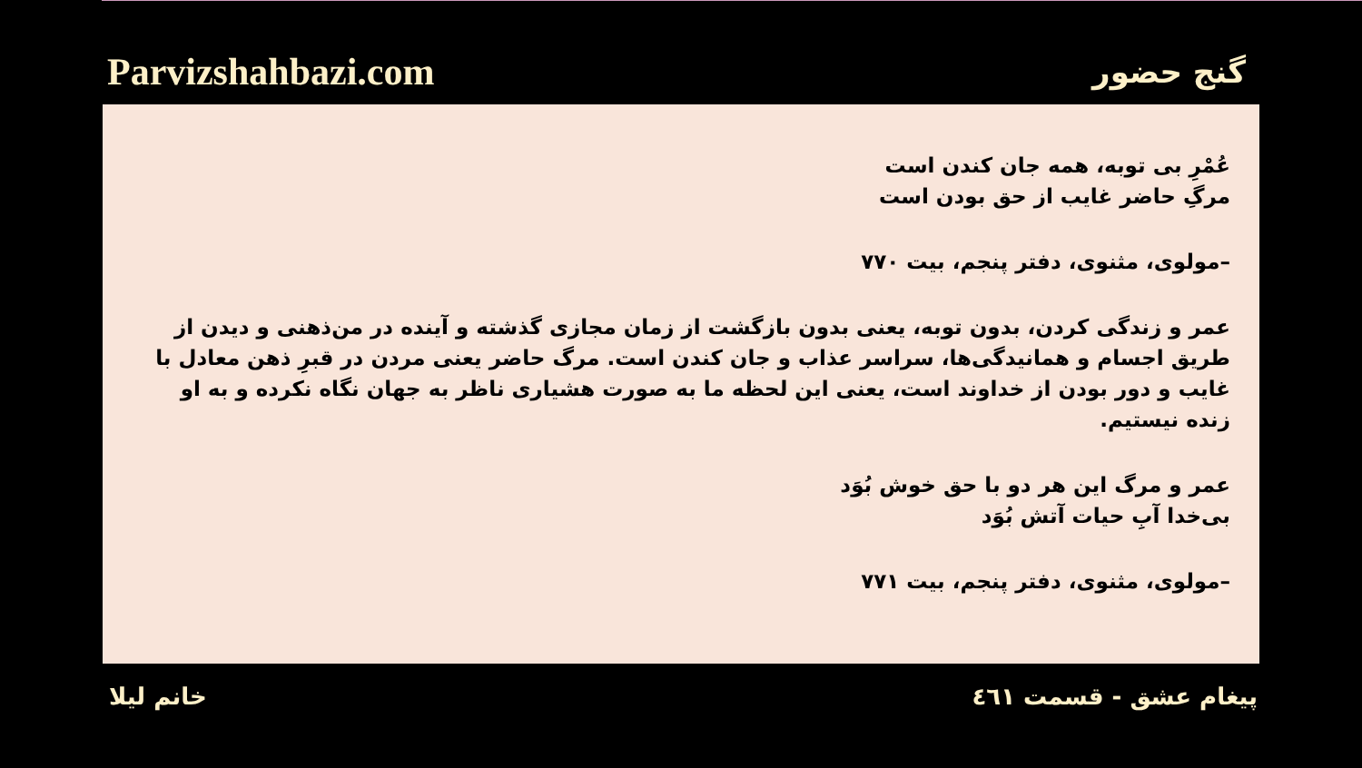Parvizshahbazi.com
گنج حضور
عُمْرِ بی توبه، همه جان کندن است
مرگِ حاضر غایب از حق بودن است
–مولوی، مثنوی، دفتر پنجم، بیت ۷۷۰
عمر و زندگی کردن، بدون توبه، یعنی بدون بازگشت از زمان مجازی گذشته و آینده در من‌ذهنی و دیدن از طریق اجسام و همانیدگی‌ها، سراسر عذاب و جان کندن است. مرگ حاضر یعنی مردن در قبرِ ذهن معادل با غایب و دور بودن از خداوند است، یعنی این لحظه ما به صورت هشیاری ناظر به جهان نگاه نکرده و به او زنده نیستیم.
عمر و مرگ این هر دو با حق خوش بُوَد
بی‌خدا آبِ حیات آتش بُوَد
–مولوی، مثنوی، دفتر پنجم، بیت ۷۷۱
پیغام عشق - قسمت ٤٦١ خانم لیلا